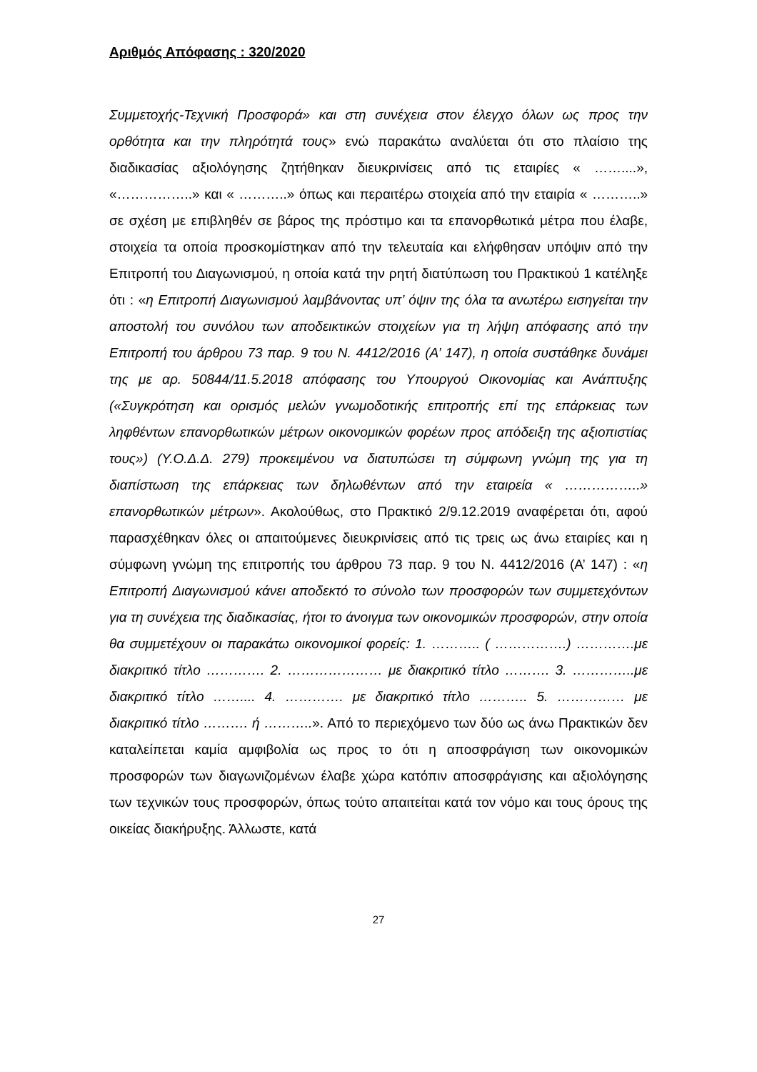Αριθμός Απόφασης : 320/2020
Συμμετοχής-Τεχνική Προσφορά» και στη συνέχεια στον έλεγχο όλων ως προς την ορθότητα και την πληρότητά τους» ενώ παρακάτω αναλύεται ότι στο πλαίσιο της διαδικασίας αξιολόγησης ζητήθηκαν διευκρινίσεις από τις εταιρίες « ……....», «……………..» και « ………..» όπως και περαιτέρω στοιχεία από την εταιρία « ………..» σε σχέση με επιβληθέν σε βάρος της πρόστιμο και τα επανορθωτικά μέτρα που έλαβε, στοιχεία τα οποία προσκομίστηκαν από την τελευταία και ελήφθησαν υπόψιν από την Επιτροπή του Διαγωνισμού, η οποία κατά την ρητή διατύπωση του Πρακτικού 1 κατέληξε ότι : «η Επιτροπή Διαγωνισμού λαμβάνοντας υπ’ όψιν της όλα τα ανωτέρω εισηγείται την αποστολή του συνόλου των αποδεικτικών στοιχείων για τη λήψη απόφασης από την Επιτροπή του άρθρου 73 παρ. 9 του Ν. 4412/2016 (Α’ 147), η οποία συστάθηκε δυνάμει της με αρ. 50844/11.5.2018 απόφασης του Υπουργού Οικονομίας και Ανάπτυξης («Συγκρότηση και ορισμός μελών γνωμοδοτικής επιτροπής επί της επάρκειας των ληφθέντων επανορθωτικών μέτρων οικονομικών φορέων προς απόδειξη της αξιοπιστίας τους») (Υ.Ο.Δ.Δ. 279) προκειμένου να διατυπώσει τη σύμφωνη γνώμη της για τη διαπίστωση της επάρκειας των δηλωθέντων από την εταιρεία « ……………..» επανορθωτικών μέτρων». Ακολούθως, στο Πρακτικό 2/9.12.2019 αναφέρεται ότι, αφού παρασχέθηκαν όλες οι απαιτούμενες διευκρινίσεις από τις τρεις ως άνω εταιρίες και η σύμφωνη γνώμη της επιτροπής του άρθρου 73 παρ. 9 του Ν. 4412/2016 (Α’ 147) : «η Επιτροπή Διαγωνισμού κάνει αποδεκτό το σύνολο των προσφορών των συμμετεχόντων για τη συνέχεια της διαδικασίας, ήτοι το άνοιγμα των οικονομικών προσφορών, στην οποία θα συμμετέχουν οι παρακάτω οικονομικοί φορείς: 1. ……….. ( …………….) ………….με διακριτικό τίτλο …………. 2. ………………… με διακριτικό τίτλο ………. 3. …………..με διακριτικό τίτλο …….... 4. …………. με διακριτικό τίτλο ……….. 5. …………… με διακριτικό τίτλο ………. ή ………..». Από το περιεχόμενο των δύο ως άνω Πρακτικών δεν καταλείπεται καμία αμφιβολία ως προς το ότι η αποσφράγιση των οικονομικών προσφορών των διαγωνιζομένων έλαβε χώρα κατόπιν αποσφράγισης και αξιολόγησης των τεχνικών τους προσφορών, όπως τούτο απαιτείται κατά τον νόμο και τους όρους της οικείας διακήρυξης. Άλλωστε, κατά
27